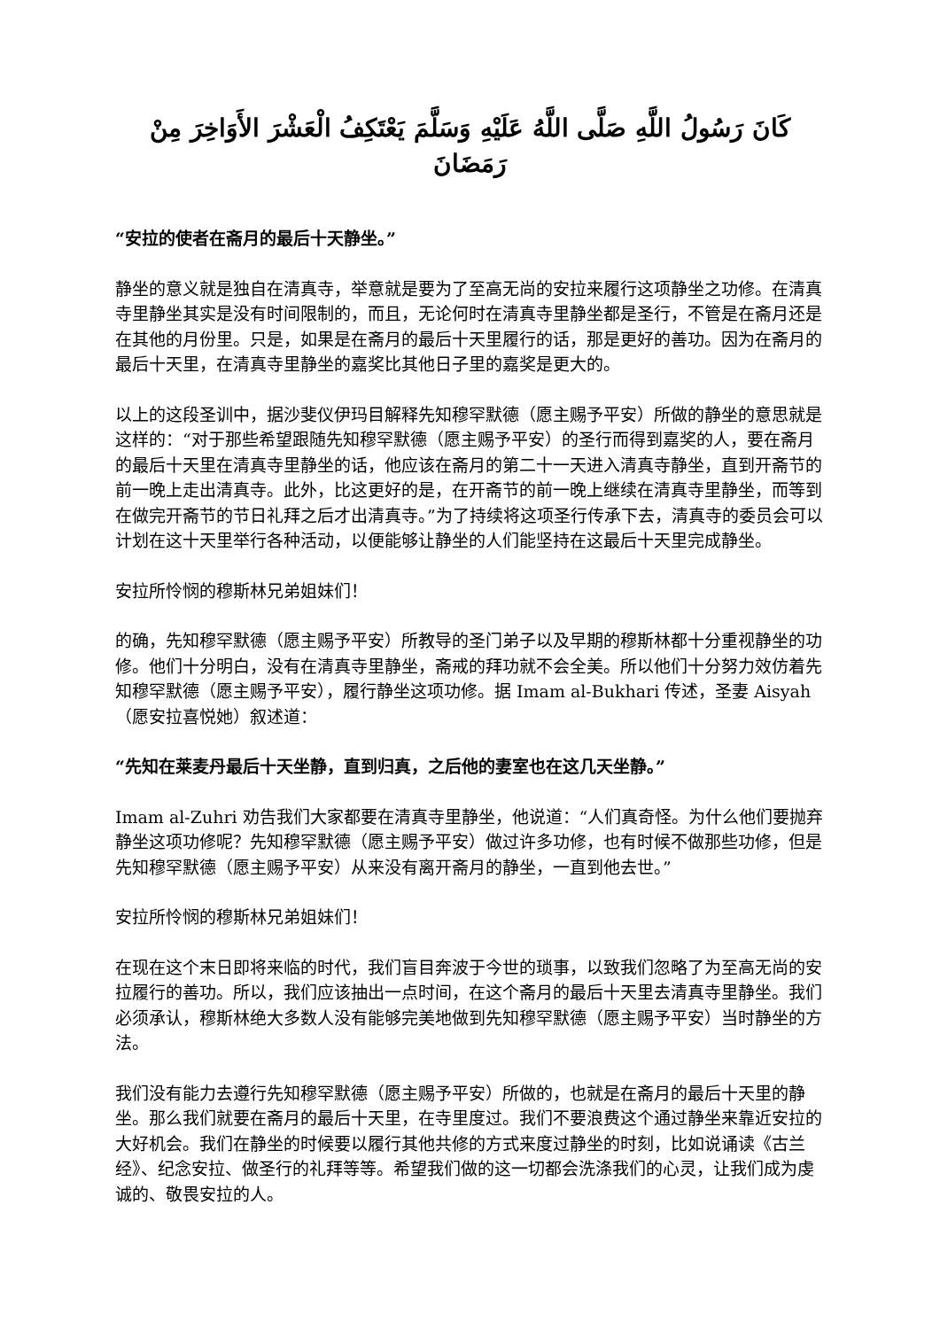كَانَ رَسُولُ اللَّهِ صَلَّى اللَّهُ عَلَيْهِ وَسَلَّمَ يَعْتَكِفُ الْعَشْرَ الأَوَاخِرَ مِنْ رَمَضَانَ
“安拉的使者在斋月的最后十天静坐。”
静坐的意义就是独自在清真寺，举意就是要为了至高无尚的安拉来履行这项静坐之功修。在清真寺里静坐其实是没有时间限制的，而且，无论何时在清真寺里静坐都是圣行，不管是在斋月还是在其他的月份里。只是，如果是在斋月的最后十天里履行的话，那是更好的善功。因为在斋月的最后十天里，在清真寺里静坐的嘉奖比其他日子里的嘉奖是更大的。
以上的这段圣训中，据沙斐仪伊玛目解释先知穆罕默德（愿主赐予平安）所做的静坐的意思就是这样的：“对于那些希望跟随先知穆罕默德（愿主赐予平安）的圣行而得到嘉奖的人，要在斋月的最后十天里在清真寺里静坐的话，他应该在斋月的第二十一天进入清真寺静坐，直到开斋节的前一晚上走出清真寺。此外，比这更好的是，在开斋节的前一晚上继续在清真寺里静坐，而等到在做完开斋节的节日礼拜之后才出清真寺。”为了持续将这项圣行传承下去，清真寺的委员会可以计划在这十天里举行各种活动，以便能够让静坐的人们能坚持在这最后十天里完成静坐。
安拉所怜悯的穆斯林兄弟姐妹们！
的确，先知穆罕默德（愿主赐予平安）所教导的圣门弟子以及早期的穆斯林都十分重视静坐的功修。他们十分明白，没有在清真寺里静坐，斋戒的拜功就不会全美。所以他们十分努力效仿着先知穆罕默德（愿主赐予平安），履行静坐这项功修。据 Imam al-Bukhari 传述，圣妻 Aisyah（愿安拉喜悦她）叙述道：
“先知在莱麦丹最后十天坐静，直到归真，之后他的妻室也在这几天坐静。”
Imam al-Zuhri 劝告我们大家都要在清真寺里静坐，他说道：“人们真奇怪。为什么他们要抛弃静坐这项功修呢？先知穆罕默德（愿主赐予平安）做过许多功修，也有时候不做那些功修，但是先知穆罕默德（愿主赐予平安）从来没有离开斋月的静坐，一直到他去世。”
安拉所怜悯的穆斯林兄弟姐妹们！
在现在这个末日即将来临的时代，我们盲目奔波于今世的琐事，以致我们忽略了为至高无尚的安拉履行的善功。所以，我们应该抽出一点时间，在这个斋月的最后十天里去清真寺里静坐。我们必须承认，穆斯林绝大多数人没有能够完美地做到先知穆罕默德（愿主赐予平安）当时静坐的方法。
我们没有能力去遵行先知穆罕默德（愿主赐予平安）所做的，也就是在斋月的最后十天里的静坐。那么我们就要在斋月的最后十天里，在寺里度过。我们不要浪费这个通过静坐来靠近安拉的大好机会。我们在静坐的时候要以履行其他共修的方式来度过静坐的时刻，比如说诵读《古兰经》、纪念安拉、做圣行的礼拜等等。希望我们做的这一切都会洗涤我们的心灵，让我们成为虔诚的、敬畏安拉的人。